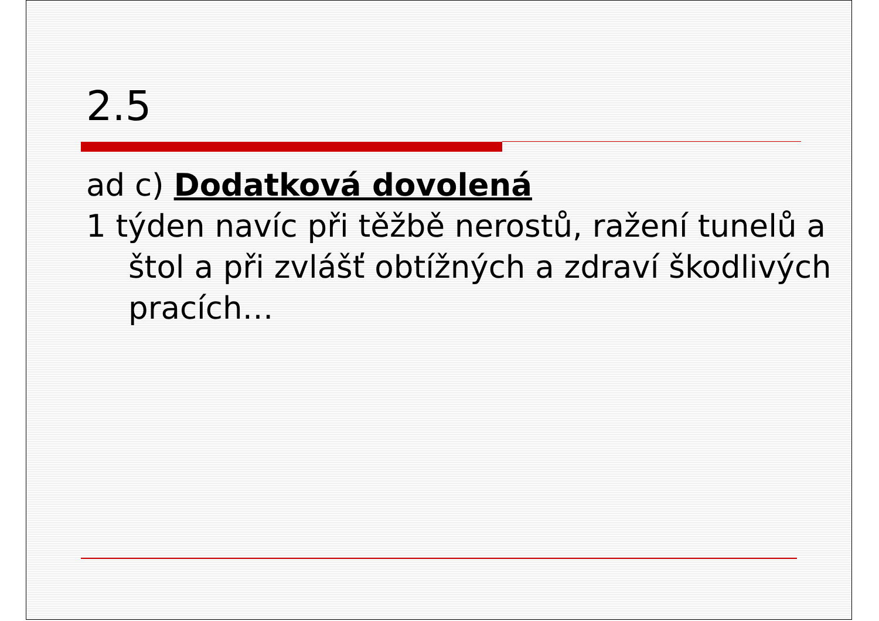2.5
ad c) Dodatková dovolená
1 týden navíc při těžbě nerostů, ražení tunelů a štol a při zvlášť obtížných a zdraví škodlivých pracích…